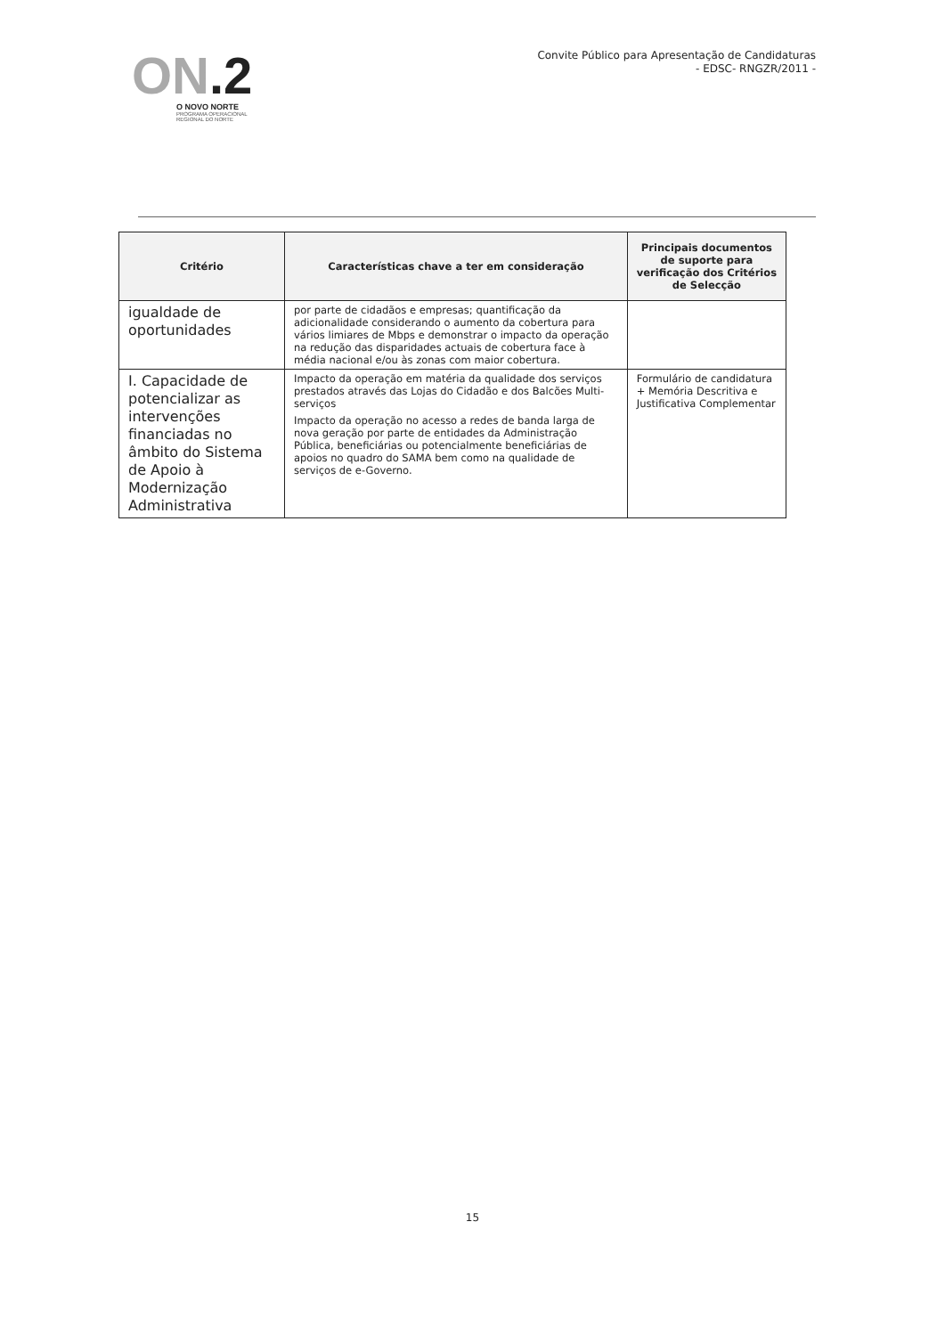ON.2
O NOVO NORTE
PROGRAMA OPERACIONAL
REGIONAL DO NORTE
Convite Público para Apresentação de Candidaturas
- EDSC- RNGZR/2011 -
| Critério | Características chave a ter em consideração | Principais documentos de suporte para verificação dos Critérios de Selecção |
| --- | --- | --- |
| igualdade de oportunidades | por parte de cidadãos e empresas; quantificação da adicionalidade considerando o aumento da cobertura para vários limiares de Mbps e demonstrar o impacto da operação na redução das disparidades actuais de cobertura face à média nacional e/ou às zonas com maior cobertura. | |
| I. Capacidade de potencializar as intervenções financiadas no âmbito do Sistema de Apoio à Modernização Administrativa | Impacto da operação em matéria da qualidade dos serviços prestados através das Lojas do Cidadão e dos Balcões Multi-serviços Impacto da operação no acesso a redes de banda larga de nova geração por parte de entidades da Administração Pública, beneficiárias ou potencialmente beneficiárias de apoios no quadro do SAMA bem como na qualidade de serviços de e-Governo. | Formulário de candidatura + Memória Descritiva e Justificativa Complementar |
15